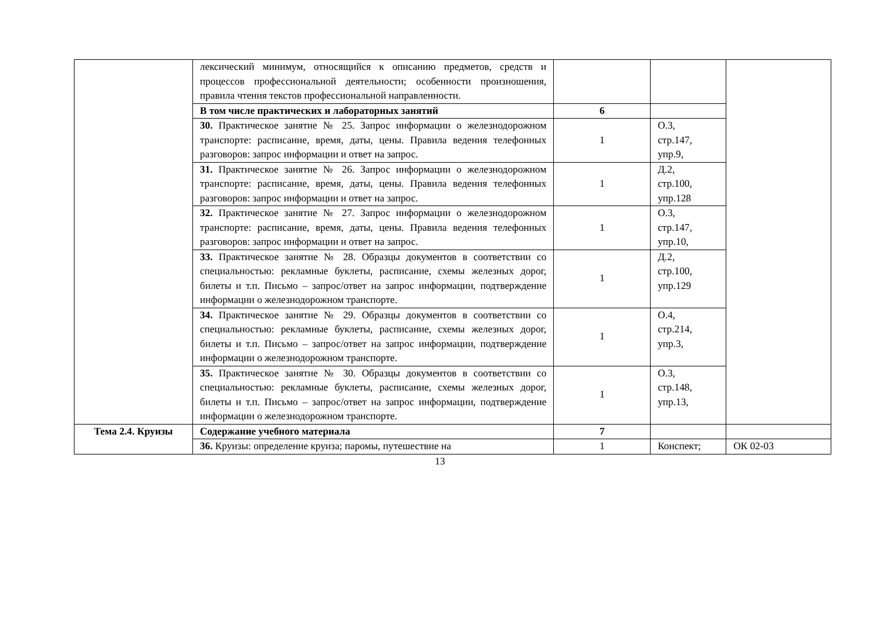| | лексический минимум, относящийся к описанию предметов, средств и процессов профессиональной деятельности; особенности произношения, правила чтения текстов профессиональной направленности. | | | |
| | В том числе практических и лабораторных занятий | 6 | | |
| | 30. Практическое занятие № 25. Запрос информации о железнодорожном транспорте: расписание, время, даты, цены. Правила ведения телефонных разговоров: запрос информации и ответ на запрос. | 1 | О.3, стр.147, упр.9, | |
| | 31. Практическое занятие № 26. Запрос информации о железнодорожном транспорте: расписание, время, даты, цены. Правила ведения телефонных разговоров: запрос информации и ответ на запрос. | 1 | Д.2, стр.100, упр.128 | |
| | 32. Практическое занятие № 27. Запрос информации о железнодорожном транспорте: расписание, время, даты, цены. Правила ведения телефонных разговоров: запрос информации и ответ на запрос. | 1 | О.3, стр.147, упр.10, | |
| | 33. Практическое занятие № 28. Образцы документов в соответствии со специальностью: рекламные буклеты, расписание, схемы железных дорог, билеты и т.п. Письмо – запрос/ответ на запрос информации, подтверждение информации о железнодорожном транспорте. | 1 | Д.2, стр.100, упр.129 | |
| | 34. Практическое занятие № 29. Образцы документов в соответствии со специальностью: рекламные буклеты, расписание, схемы железных дорог, билеты и т.п. Письмо – запрос/ответ на запрос информации, подтверждение информации о железнодорожном транспорте. | 1 | О.4, стр.214, упр.3, | |
| | 35. Практическое занятие № 30. Образцы документов в соответствии со специальностью: рекламные буклеты, расписание, схемы железных дорог, билеты и т.п. Письмо – запрос/ответ на запрос информации, подтверждение информации о железнодорожном транспорте. | 1 | О.3, стр.148, упр.13, | |
| Тема 2.4. Круизы | Содержание учебного материала | 7 | | |
| | 36. Круизы: определение круиза; паромы, путешествие на | 1 | Конспект; | ОК 02-03 |
13